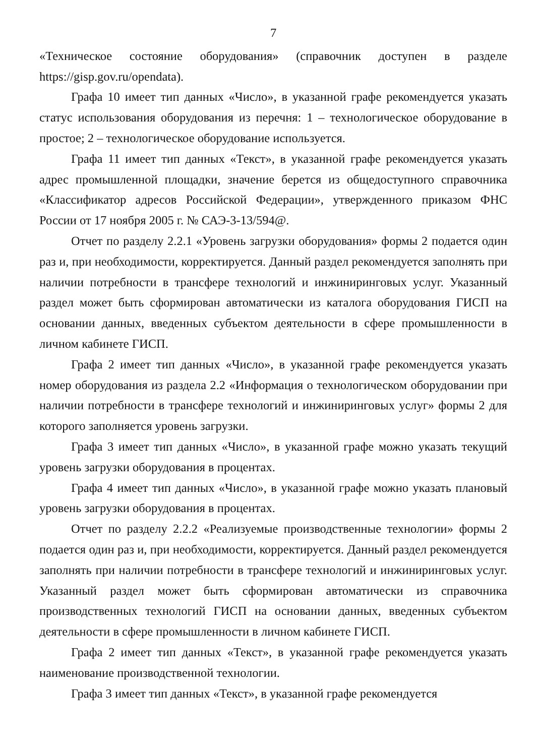7
«Техническое состояние оборудования» (справочник доступен в разделе https://gisp.gov.ru/opendata).
Графа 10 имеет тип данных «Число», в указанной графе рекомендуется указать статус использования оборудования из перечня: 1 – технологическое оборудование в простое; 2 – технологическое оборудование используется.
Графа 11 имеет тип данных «Текст», в указанной графе рекомендуется указать адрес промышленной площадки, значение берется из общедоступного справочника «Классификатор адресов Российской Федерации», утвержденного приказом ФНС России от 17 ноября 2005 г. № САЭ-3-13/594@.
Отчет по разделу 2.2.1 «Уровень загрузки оборудования» формы 2 подается один раз и, при необходимости, корректируется. Данный раздел рекомендуется заполнять при наличии потребности в трансфере технологий и инжиниринговых услуг. Указанный раздел может быть сформирован автоматически из каталога оборудования ГИСП на основании данных, введенных субъектом деятельности в сфере промышленности в личном кабинете ГИСП.
Графа 2 имеет тип данных «Число», в указанной графе рекомендуется указать номер оборудования из раздела 2.2 «Информация о технологическом оборудовании при наличии потребности в трансфере технологий и инжиниринговых услуг» формы 2 для которого заполняется уровень загрузки.
Графа 3 имеет тип данных «Число», в указанной графе можно указать текущий уровень загрузки оборудования в процентах.
Графа 4 имеет тип данных «Число», в указанной графе можно указать плановый уровень загрузки оборудования в процентах.
Отчет по разделу 2.2.2 «Реализуемые производственные технологии» формы 2 подается один раз и, при необходимости, корректируется. Данный раздел рекомендуется заполнять при наличии потребности в трансфере технологий и инжиниринговых услуг. Указанный раздел может быть сформирован автоматически из справочника производственных технологий ГИСП на основании данных, введенных субъектом деятельности в сфере промышленности в личном кабинете ГИСП.
Графа 2 имеет тип данных «Текст», в указанной графе рекомендуется указать наименование производственной технологии.
Графа 3 имеет тип данных «Текст», в указанной графе рекомендуется